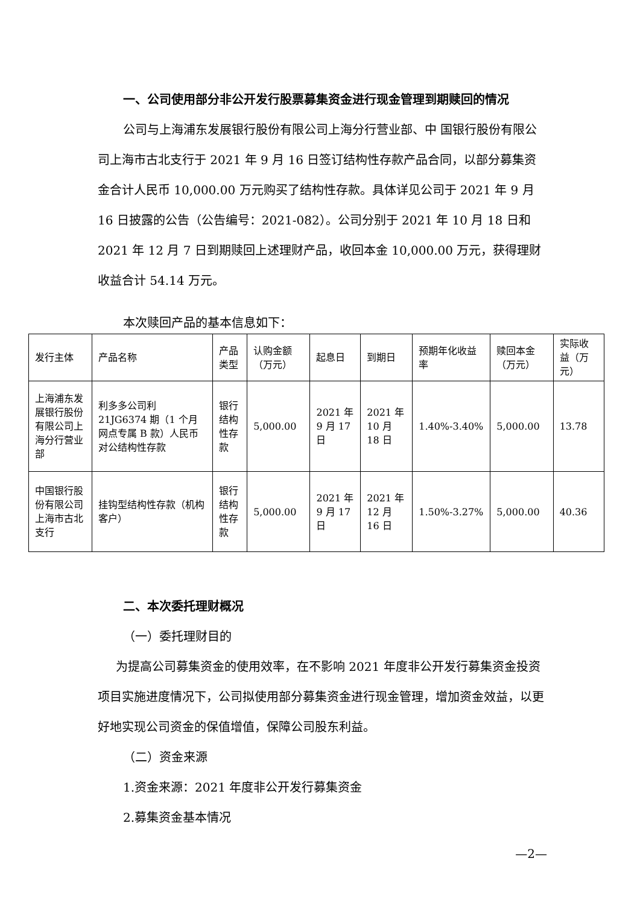一、公司使用部分非公开发行股票募集资金进行现金管理到期赎回的情况
公司与上海浦东发展银行股份有限公司上海分行营业部、中 国银行股份有限公司上海市古北支行于 2021 年 9 月 16 日签订结构性存款产品合同，以部分募集资金合计人民币 10,000.00 万元购买了结构性存款。具体详见公司于 2021 年 9 月 16 日披露的公告（公告编号：2021-082）。公司分别于 2021 年 10 月 18 日和 2021 年 12 月 7 日到期赎回上述理财产品，收回本金 10,000.00 万元，获得理财收益合计 54.14 万元。
本次赎回产品的基本信息如下：
| 发行主体 | 产品名称 | 产品类型 | 认购金额（万元） | 起息日 | 到期日 | 预期年化收益率 | 赎回本金（万元） | 实际收益（万元） |
| 上海浦东发展银行股份有限公司上海分行营业部 | 利多多公司利 21JG6374 期（1 个月网点专属 B 款）人民币对公结构性存款 | 银行结构性存款 | 5,000.00 | 2021 年 9 月 17 日 | 2021 年 10 月 18 日 | 1.40%-3.40% | 5,000.00 | 13.78 |
| 中国银行股份有限公司上海市古北支行 | 挂钩型结构性存款（机构客户） | 银行结构性存款 | 5,000.00 | 2021 年 9 月 17 日 | 2021 年 12 月 16 日 | 1.50%-3.27% | 5,000.00 | 40.36 |
二、本次委托理财概况
（一）委托理财目的
为提高公司募集资金的使用效率，在不影响 2021 年度非公开发行募集资金投资项目实施进度情况下，公司拟使用部分募集资金进行现金管理，增加资金效益，以更好地实现公司资金的保值增值，保障公司股东利益。
（二）资金来源
1.资金来源：2021 年度非公开发行募集资金
2.募集资金基本情况
—2—